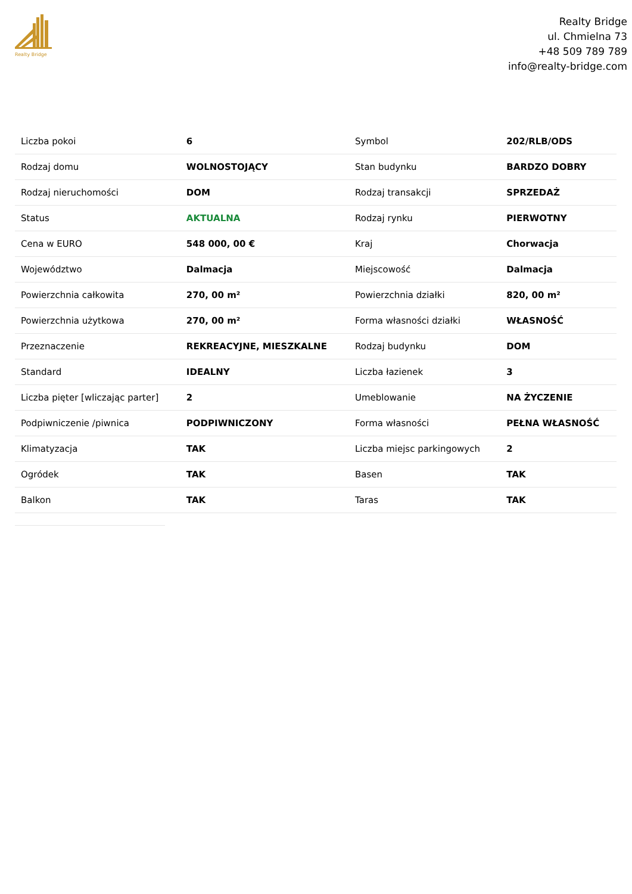Realty Bridge
Realty Bridge
ul. Chmielna 73
+48 509 789 789
info@realty-bridge.com
| Liczba pokoi | 6 | Symbol | 202/RLB/ODS |
| Rodzaj domu | WOLNOSTOJĄCY | Stan budynku | BARDZO DOBRY |
| Rodzaj nieruchomości | DOM | Rodzaj transakcji | SPRZEDAŻ |
| Status | AKTUALNA | Rodzaj rynku | PIERWOTNY |
| Cena w EURO | 548 000, 00 € | Kraj | Chorwacja |
| Województwo | Dalmacja | Miejscowość | Dalmacja |
| Powierzchnia całkowita | 270, 00 m² | Powierzchnia działki | 820, 00 m² |
| Powierzchnia użytkowa | 270, 00 m² | Forma własności działki | WŁASNOŚĆ |
| Przeznaczenie | REKREACYJNE, MIESZKALNE | Rodzaj budynku | DOM |
| Standard | IDEALNY | Liczba łazienek | 3 |
| Liczba pięter [wliczając parter] | 2 | Umeblowanie | NA ŻYCZENIE |
| Podpiwniczenie /piwnica | PODPIWNICZONY | Forma własności | PEŁNA WŁASNOŚĆ |
| Klimatyzacja | TAK | Liczba miejsc parkingowych | 2 |
| Ogródek | TAK | Basen | TAK |
| Balkon | TAK | Taras | TAK |